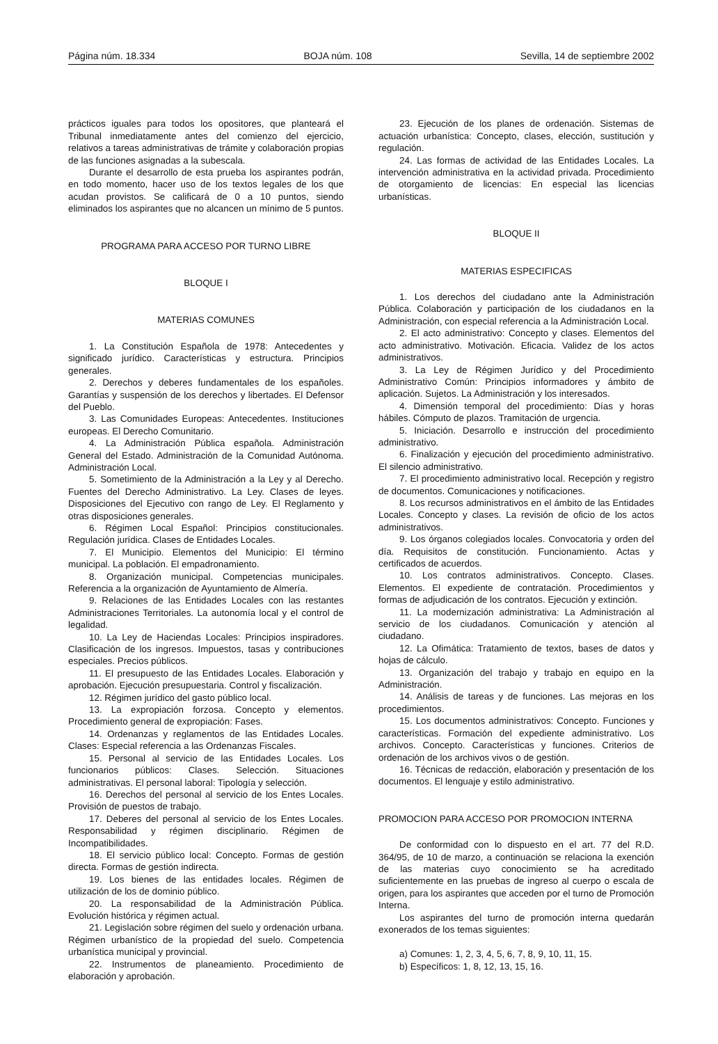Página núm. 18.334 BOJA núm. 108 Sevilla, 14 de septiembre 2002
prácticos iguales para todos los opositores, que planteará el Tribunal inmediatamente antes del comienzo del ejercicio, relativos a tareas administrativas de trámite y colaboración propias de las funciones asignadas a la subescala.
Durante el desarrollo de esta prueba los aspirantes podrán, en todo momento, hacer uso de los textos legales de los que acudan provistos. Se calificará de 0 a 10 puntos, siendo eliminados los aspirantes que no alcancen un mínimo de 5 puntos.
PROGRAMA PARA ACCESO POR TURNO LIBRE
BLOQUE I
MATERIAS COMUNES
1. La Constitución Española de 1978: Antecedentes y significado jurídico. Características y estructura. Principios generales.
2. Derechos y deberes fundamentales de los españoles. Garantías y suspensión de los derechos y libertades. El Defensor del Pueblo.
3. Las Comunidades Europeas: Antecedentes. Instituciones europeas. El Derecho Comunitario.
4. La Administración Pública española. Administración General del Estado. Administración de la Comunidad Autónoma. Administración Local.
5. Sometimiento de la Administración a la Ley y al Derecho. Fuentes del Derecho Administrativo. La Ley. Clases de leyes. Disposiciones del Ejecutivo con rango de Ley. El Reglamento y otras disposiciones generales.
6. Régimen Local Español: Principios constitucionales. Regulación jurídica. Clases de Entidades Locales.
7. El Municipio. Elementos del Municipio: El término municipal. La población. El empadronamiento.
8. Organización municipal. Competencias municipales. Referencia a la organización de Ayuntamiento de Almería.
9. Relaciones de las Entidades Locales con las restantes Administraciones Territoriales. La autonomía local y el control de legalidad.
10. La Ley de Haciendas Locales: Principios inspiradores. Clasificación de los ingresos. Impuestos, tasas y contribuciones especiales. Precios públicos.
11. El presupuesto de las Entidades Locales. Elaboración y aprobación. Ejecución presupuestaria. Control y fiscalización.
12. Régimen jurídico del gasto público local.
13. La expropiación forzosa. Concepto y elementos. Procedimiento general de expropiación: Fases.
14. Ordenanzas y reglamentos de las Entidades Locales. Clases: Especial referencia a las Ordenanzas Fiscales.
15. Personal al servicio de las Entidades Locales. Los funcionarios públicos: Clases. Selección. Situaciones administrativas. El personal laboral: Tipología y selección.
16. Derechos del personal al servicio de los Entes Locales. Provisión de puestos de trabajo.
17. Deberes del personal al servicio de los Entes Locales. Responsabilidad y régimen disciplinario. Régimen de Incompatibilidades.
18. El servicio público local: Concepto. Formas de gestión directa. Formas de gestión indirecta.
19. Los bienes de las entidades locales. Régimen de utilización de los de dominio público.
20. La responsabilidad de la Administración Pública. Evolución histórica y régimen actual.
21. Legislación sobre régimen del suelo y ordenación urbana. Régimen urbanístico de la propiedad del suelo. Competencia urbanística municipal y provincial.
22. Instrumentos de planeamiento. Procedimiento de elaboración y aprobación.
23. Ejecución de los planes de ordenación. Sistemas de actuación urbanística: Concepto, clases, elección, sustitución y regulación.
24. Las formas de actividad de las Entidades Locales. La intervención administrativa en la actividad privada. Procedimiento de otorgamiento de licencias: En especial las licencias urbanísticas.
BLOQUE II
MATERIAS ESPECIFICAS
1. Los derechos del ciudadano ante la Administración Pública. Colaboración y participación de los ciudadanos en la Administración, con especial referencia a la Administración Local.
2. El acto administrativo: Concepto y clases. Elementos del acto administrativo. Motivación. Eficacia. Validez de los actos administrativos.
3. La Ley de Régimen Jurídico y del Procedimiento Administrativo Común: Principios informadores y ámbito de aplicación. Sujetos. La Administración y los interesados.
4. Dimensión temporal del procedimiento: Días y horas hábiles. Cómputo de plazos. Tramitación de urgencia.
5. Iniciación. Desarrollo e instrucción del procedimiento administrativo.
6. Finalización y ejecución del procedimiento administrativo. El silencio administrativo.
7. El procedimiento administrativo local. Recepción y registro de documentos. Comunicaciones y notificaciones.
8. Los recursos administrativos en el ámbito de las Entidades Locales. Concepto y clases. La revisión de oficio de los actos administrativos.
9. Los órganos colegiados locales. Convocatoria y orden del día. Requisitos de constitución. Funcionamiento. Actas y certificados de acuerdos.
10. Los contratos administrativos. Concepto. Clases. Elementos. El expediente de contratación. Procedimientos y formas de adjudicación de los contratos. Ejecución y extinción.
11. La modernización administrativa: La Administración al servicio de los ciudadanos. Comunicación y atención al ciudadano.
12. La Ofimática: Tratamiento de textos, bases de datos y hojas de cálculo.
13. Organización del trabajo y trabajo en equipo en la Administración.
14. Análisis de tareas y de funciones. Las mejoras en los procedimientos.
15. Los documentos administrativos: Concepto. Funciones y características. Formación del expediente administrativo. Los archivos. Concepto. Características y funciones. Criterios de ordenación de los archivos vivos o de gestión.
16. Técnicas de redacción, elaboración y presentación de los documentos. El lenguaje y estilo administrativo.
PROMOCION PARA ACCESO POR PROMOCION INTERNA
De conformidad con lo dispuesto en el art. 77 del R.D. 364/95, de 10 de marzo, a continuación se relaciona la exención de las materias cuyo conocimiento se ha acreditado suficientemente en las pruebas de ingreso al cuerpo o escala de origen, para los aspirantes que acceden por el turno de Promoción Interna.
Los aspirantes del turno de promoción interna quedarán exonerados de los temas siguientes:
a) Comunes: 1, 2, 3, 4, 5, 6, 7, 8, 9, 10, 11, 15.
b) Específicos: 1, 8, 12, 13, 15, 16.